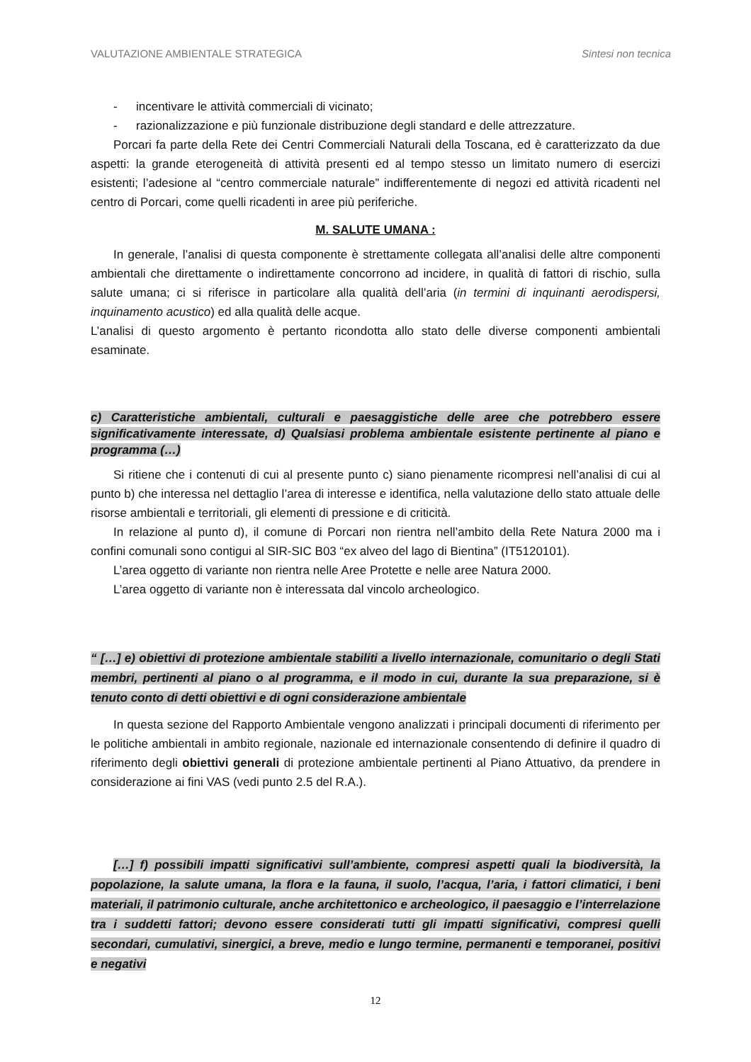VALUTAZIONE AMBIENTALE STRATEGICA Sintesi non tecnica
- incentivare le attività commerciali di vicinato;
- razionalizzazione e più funzionale distribuzione degli standard e delle attrezzature.
Porcari fa parte della Rete dei Centri Commerciali Naturali della Toscana, ed è caratterizzato da due aspetti: la grande eterogeneità di attività presenti ed al tempo stesso un limitato numero di esercizi esistenti; l’adesione al “centro commerciale naturale” indifferentemente di negozi ed attività ricadenti nel centro di Porcari, come quelli ricadenti in aree più periferiche.
M. SALUTE UMANA :
In generale, l’analisi di questa componente è strettamente collegata all’analisi delle altre componenti ambientali che direttamente o indirettamente concorrono ad incidere, in qualità di fattori di rischio, sulla salute umana; ci si riferisce in particolare alla qualità dell’aria (in termini di inquinanti aerodispersi, inquinamento acustico) ed alla qualità delle acque.
L’analisi di questo argomento è pertanto ricondotta allo stato delle diverse componenti ambientali esaminate.
c) Caratteristiche ambientali, culturali e paesaggistiche delle aree che potrebbero essere significativamente interessate, d) Qualsiasi problema ambientale esistente pertinente al piano e programma (…)
Si ritiene che i contenuti di cui al presente punto c) siano pienamente ricompresi nell’analisi di cui al punto b) che interessa nel dettaglio l’area di interesse e identifica, nella valutazione dello stato attuale delle risorse ambientali e territoriali, gli elementi di pressione e di criticità.
In relazione al punto d), il comune di Porcari non rientra nell’ambito della Rete Natura 2000 ma i confini comunali sono contigui al SIR-SIC B03 “ex alveo del lago di Bientina” (IT5120101).
L’area oggetto di variante non rientra nelle Aree Protette e nelle aree Natura 2000.
L’area oggetto di variante non è interessata dal vincolo archeologico.
“ […] e) obiettivi di protezione ambientale stabiliti a livello internazionale, comunitario o degli Stati membri, pertinenti al piano o al programma, e il modo in cui, durante la sua preparazione, si è tenuto conto di detti obiettivi e di ogni considerazione ambientale
In questa sezione del Rapporto Ambientale vengono analizzati i principali documenti di riferimento per le politiche ambientali in ambito regionale, nazionale ed internazionale consentendo di definire il quadro di riferimento degli obiettivi generali di protezione ambientale pertinenti al Piano Attuativo, da prendere in considerazione ai fini VAS (vedi punto 2.5 del R.A.).
[…] f) possibili impatti significativi sull’ambiente, compresi aspetti quali la biodiversità, la popolazione, la salute umana, la flora e la fauna, il suolo, l’acqua, l’aria, i fattori climatici, i beni materiali, il patrimonio culturale, anche architettonico e archeologico, il paesaggio e l’interrelazione tra i suddetti fattori; devono essere considerati tutti gli impatti significativi, compresi quelli secondari, cumulativi, sinergici, a breve, medio e lungo termine, permanenti e temporanei, positivi e negativi
12